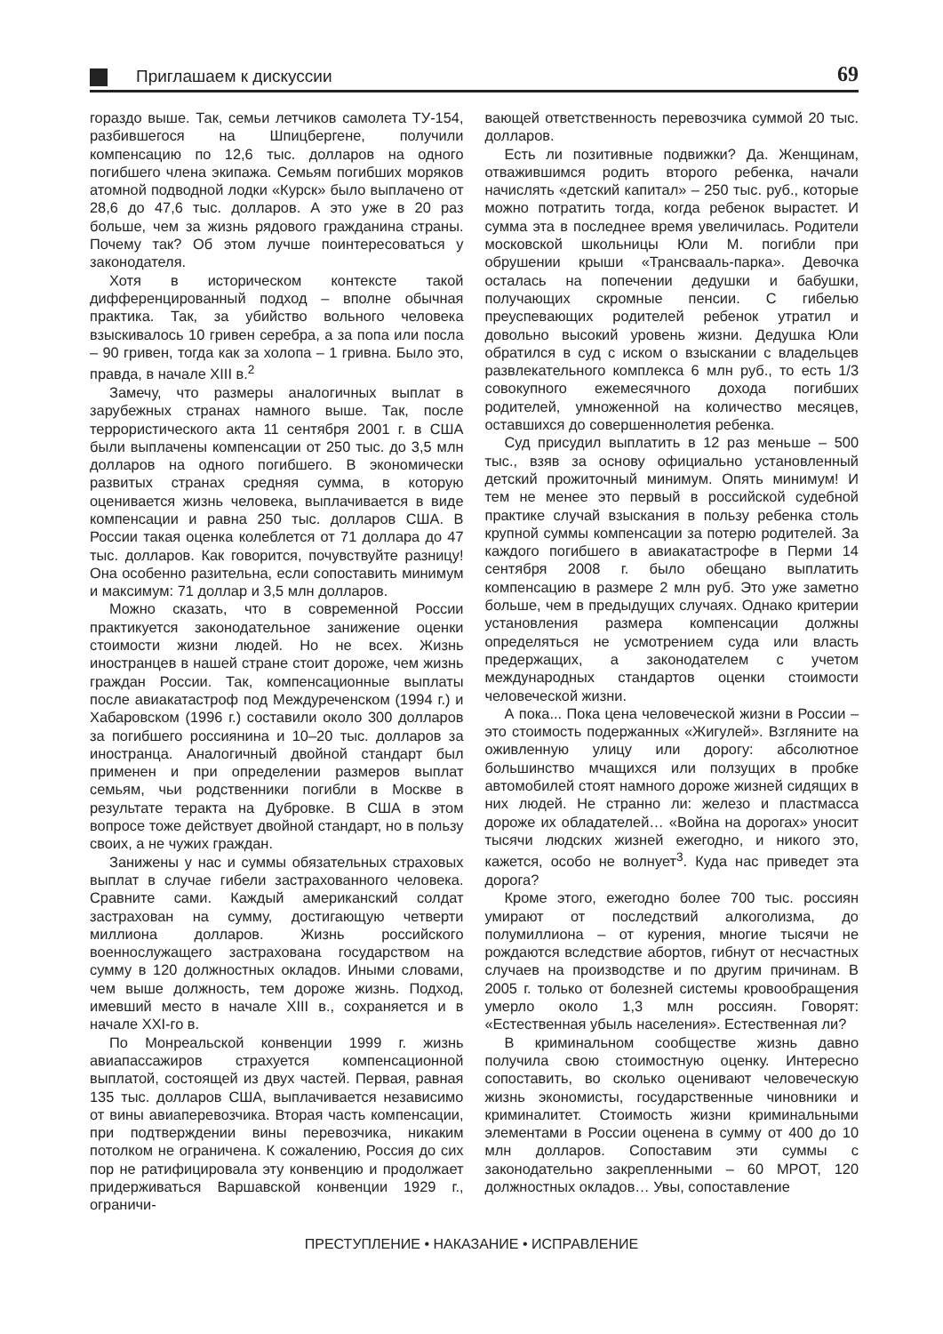Приглашаем к дискуссии
69
гораздо выше. Так, семьи летчиков самолета ТУ-154, разбившегося на Шпицбергене, получили компенсацию по 12,6 тыс. долларов на одного погибшего члена экипажа. Семьям погибших моряков атомной подводной лодки «Курск» было выплачено от 28,6 до 47,6 тыс. долларов. А это уже в 20 раз больше, чем за жизнь рядового гражданина страны. Почему так? Об этом лучше поинтересоваться у законодателя.
Хотя в историческом контексте такой дифференцированный подход – вполне обычная практика. Так, за убийство вольного человека взыскивалось 10 гривен серебра, а за попа или посла – 90 гривен, тогда как за холопа – 1 гривна. Было это, правда, в начале XIII в.<sup>2</sup>
Замечу, что размеры аналогичных выплат в зарубежных странах намного выше. Так, после террористического акта 11 сентября 2001 г. в США были выплачены компенсации от 250 тыс. до 3,5 млн долларов на одного погибшего. В экономически развитых странах средняя сумма, в которую оценивается жизнь человека, выплачивается в виде компенсации и равна 250 тыс. долларов США. В России такая оценка колеблется от 71 доллара до 47 тыс. долларов. Как говорится, почувствуйте разницу! Она особенно разительна, если сопоставить минимум и максимум: 71 доллар и 3,5 млн долларов.
Можно сказать, что в современной России практикуется законодательное занижение оценки стоимости жизни людей. Но не всех. Жизнь иностранцев в нашей стране стоит дороже, чем жизнь граждан России. Так, компенсационные выплаты после авиакатастроф под Междуреченском (1994 г.) и Хабаровском (1996 г.) составили около 300 долларов за погибшего россиянина и 10–20 тыс. долларов за иностранца. Аналогичный двойной стандарт был применен и при определении размеров выплат семьям, чьи родственники погибли в Москве в результате теракта на Дубровке. В США в этом вопросе тоже действует двойной стандарт, но в пользу своих, а не чужих граждан.
Занижены у нас и суммы обязательных страховых выплат в случае гибели застрахованного человека. Сравните сами. Каждый американский солдат застрахован на сумму, достигающую четверти миллиона долларов. Жизнь российского военнослужащего застрахована государством на сумму в 120 должностных окладов. Иными словами, чем выше должность, тем дороже жизнь. Подход, имевший место в начале XIII в., сохраняется и в начале XXI-го в.
По Монреальской конвенции 1999 г. жизнь авиапассажиров страхуется компенсационной выплатой, состоящей из двух частей. Первая, равная 135 тыс. долларов США, выплачивается независимо от вины авиаперевозчика. Вторая часть компенсации, при подтверждении вины перевозчика, никаким потолком не ограничена. К сожалению, Россия до сих пор не ратифицировала эту конвенцию и продолжает придерживаться Варшавской конвенции 1929 г., ограничи-
вающей ответственность перевозчика суммой 20 тыс. долларов.
Есть ли позитивные подвижки? Да. Женщинам, отважившимся родить второго ребенка, начали начислять «детский капитал» – 250 тыс. руб., которые можно потратить тогда, когда ребенок вырастет. И сумма эта в последнее время увеличилась. Родители московской школьницы Юли М. погибли при обрушении крыши «Трансвааль-парка». Девочка осталась на попечении дедушки и бабушки, получающих скромные пенсии. С гибелью преуспевающих родителей ребенок утратил и довольно высокий уровень жизни. Дедушка Юли обратился в суд с иском о взыскании с владельцев развлекательного комплекса 6 млн руб., то есть 1/3 совокупного ежемесячного дохода погибших родителей, умноженной на количество месяцев, оставшихся до совершеннолетия ребенка.
Суд присудил выплатить в 12 раз меньше – 500 тыс., взяв за основу официально установленный детский прожиточный минимум. Опять минимум! И тем не менее это первый в российской судебной практике случай взыскания в пользу ребенка столь крупной суммы компенсации за потерю родителей. За каждого погибшего в авиакатастрофе в Перми 14 сентября 2008 г. было обещано выплатить компенсацию в размере 2 млн руб. Это уже заметно больше, чем в предыдущих случаях. Однако критерии установления размера компенсации должны определяться не усмотрением суда или власть предержащих, а законодателем с учетом международных стандартов оценки стоимости человеческой жизни.
А пока... Пока цена человеческой жизни в России – это стоимость подержанных «Жигулей». Взгляните на оживленную улицу или дорогу: абсолютное большинство мчащихся или ползущих в пробке автомобилей стоят намного дороже жизней сидящих в них людей. Не странно ли: железо и пластмасса дороже их обладателей… «Война на дорогах» уносит тысячи людских жизней ежегодно, и никого это, кажется, особо не волнует<sup>3</sup>. Куда нас приведет эта дорога?
Кроме этого, ежегодно более 700 тыс. россиян умирают от последствий алкоголизма, до полумиллиона – от курения, многие тысячи не рождаются вследствие абортов, гибнут от несчастных случаев на производстве и по другим причинам. В 2005 г. только от болезней системы кровообращения умерло около 1,3 млн россиян. Говорят: «Естественная убыль населения». Естественная ли?
В криминальном сообществе жизнь давно получила свою стоимостную оценку. Интересно сопоставить, во сколько оценивают человеческую жизнь экономисты, государственные чиновники и криминалитет. Стоимость жизни криминальными элементами в России оценена в сумму от 400 до 10 млн долларов. Сопоставим эти суммы с законодательно закрепленными – 60 МРОТ, 120 должностных окладов… Увы, сопоставление
ПРЕСТУПЛЕНИЕ • НАКАЗАНИЕ • ИСПРАВЛЕНИЕ